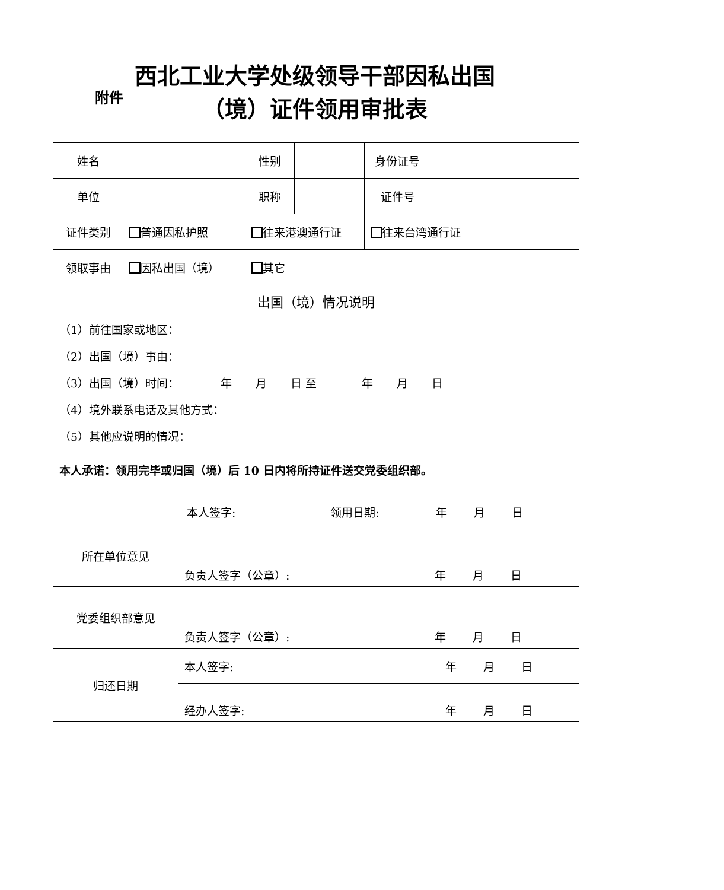附件
西北工业大学处级领导干部因私出国
（境）证件领用审批表
| 姓名 | | 性别 | | 身份证号 | |
| 单位 | | 职称 | | 证件号 | |
| 证件类别 | 普通因私护照 | 往来港澳通行证 | | 往来台湾通行证 | |
| 领取事由 | 因私出国（境） | 其它 | | | |
| 出国（境）情况说明 （1）前往国家或地区： （2）出国（境）事由： （3）出国（境）时间： 年 月 日 至 年 月 日 （4）境外联系电话及其他方式： （5）其他应说明的情况： 本人承诺：领用完毕或归国（境）后 10 日内将所持证件送交党委组织部。 本人签字: 领用日期: 年 月 日 | | | | | |
| 所在单位意见 | 负责人签字（公章）: 年 月 日 |
| 党委组织部意见 | 负责人签字（公章）: 年 月 日 |
| 归还日期 | 本人签字: 年 月 日 |
| | 经办人签字: 年 月 日 |